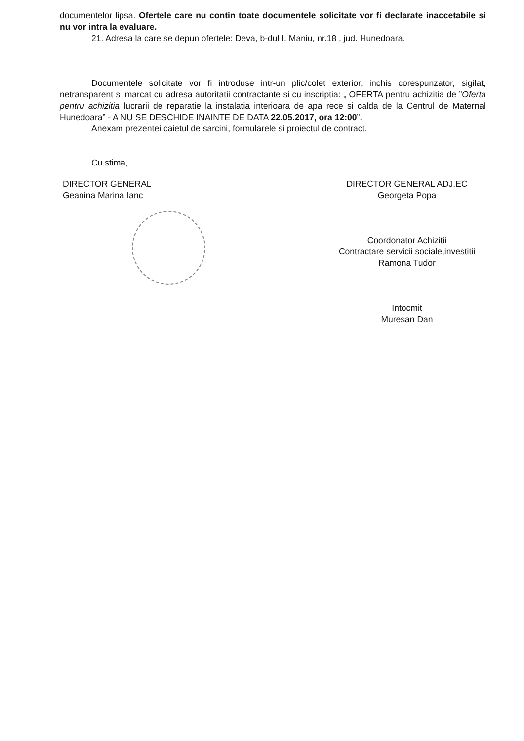documentelor lipsa. Ofertele care nu contin toate documentele solicitate vor fi declarate inaccetabile si nu vor intra la evaluare.
21. Adresa la care se depun ofertele: Deva, b-dul I. Maniu, nr.18 , jud. Hunedoara.
Documentele solicitate vor fi introduse intr-un plic/colet exterior, inchis corespunzator, sigilat, netransparent si marcat cu adresa autoritatii contractante si cu inscriptia: „ OFERTA pentru achizitia de ”Oferta pentru achizitia lucrarii de reparatie la instalatia interioara de apa rece si calda de la Centrul de Maternal Hunedoara” - A NU SE DESCHIDE INAINTE DE DATA 22.05.2017, ora 12:00”.
Anexam prezentei caietul de sarcini, formularele si proiectul de contract.
Cu stima,
DIRECTOR GENERAL
Geanina Marina Ianc
DIRECTOR GENERAL ADJ.EC
Georgeta Popa
Coordonator Achizitii
Contractare servicii sociale,investitii
Ramona Tudor
Intocmit
Muresan Dan